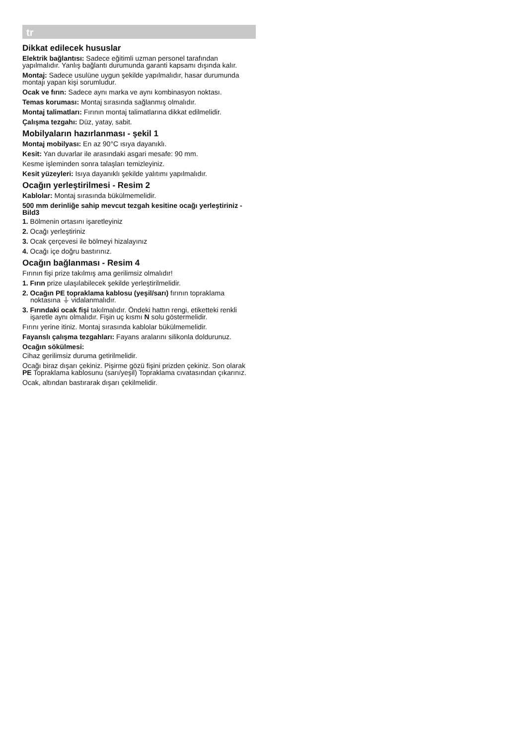tr
Dikkat edilecek hususlar
Elektrik bağlantısı: Sadece eğitimli uzman personel tarafından yapılmalıdır. Yanlış bağlantı durumunda garanti kapsamı dışında kalır.
Montaj: Sadece usulüne uygun şekilde yapılmalıdır, hasar durumunda montajı yapan kişi sorumludur.
Ocak ve fırın: Sadece aynı marka ve aynı kombinasyon noktası.
Temas koruması: Montaj sırasında sağlanmış olmalıdır.
Montaj talimatları: Fırının montaj talimatlarına dikkat edilmelidir.
Çalışma tezgahı: Düz, yatay, sabit.
Mobilyaların hazırlanması - şekil 1
Montaj mobilyası: En az 90°C ısıya dayanıklı.
Kesit: Yan duvarlar ile arasındaki asgari mesafe: 90 mm.
Kesme işleminden sonra talaşları temizleyiniz.
Kesit yüzeyleri: Isıya dayanıklı şekilde yalıtımı yapılmalıdır.
Ocağın yerleştirilmesi - Resim 2
Kablolar: Montaj sırasında bükülmemelidir.
500 mm derinliğe sahip mevcut tezgah kesitine ocağı yerleştiriniz - Bild3
1. Bölmenin ortasını işaretleyiniz
2. Ocağı yerleştiriniz
3. Ocak çerçevesi ile bölmeyi hizalayınız
4. Ocağı içe doğru bastırınız.
Ocağın bağlanması - Resim 4
Fırının fişi prize takılmış ama gerilimsiz olmalıdır!
1. Fırın prize ulaşılabilecek şekilde yerleştirilmelidir.
2. Ocağın PE topraklama kablosu (yeşil/sarı) fırının topraklama noktasına ⏚ vidalanmalıdır.
3. Fırındaki ocak fişi takılmalıdır. Öndeki hattın rengi, etiketteki renkli işaretle aynı olmalıdır. Fişin uç kısmı N solu göstermelidir.
Fırını yerine itiniz. Montaj sırasında kablolar bükülmemelidir.
Fayanslı çalışma tezgahları: Fayans aralarını silikonla doldurunuz.
Ocağın sökülmesi:
Cihaz gerilimsiz duruma getirilmelidir.
Ocağı biraz dışarı çekiniz. Pişirme gözü fişini prizden çekiniz. Son olarak PE Topraklama kablosunu (sarı/yeşil) Topraklama cıvatasından çıkarınız.
Ocak, altından bastırarak dışarı çekilmelidir.